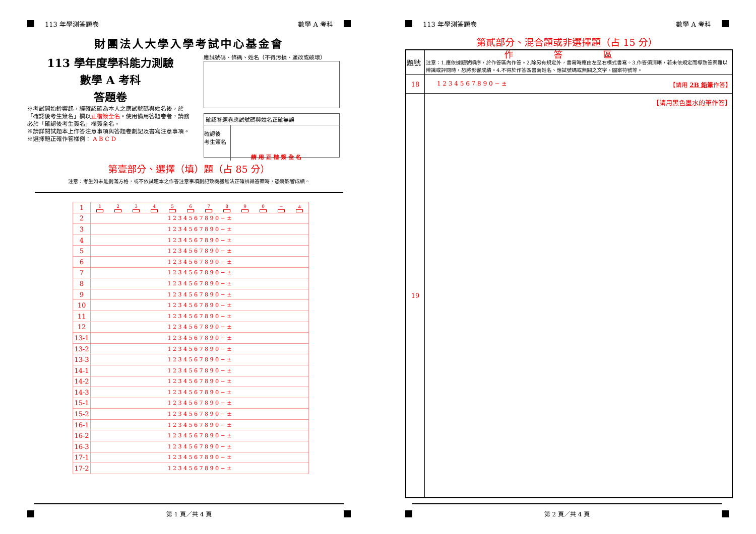113 年學測答題卷 數學 A 考科
財團法人大學入學考試中心基金會
113 學年度學科能力測驗
數學 A 考科
答題卷
※考試開始鈴響起，經確認確為本人之應試號碼與姓名後，於「確認後考生簽名」欄以正楷簽全名。使用備用答題卷者，請務必於「確認後考生簽名」欄簽全名。
※請詳閱試題本上作答注意事項與答題卷劃記及書寫注意事項。
※選擇題正確作答樣例： A B C D
應試號碼、條碼、姓名（不得污損、塗改或破壞）
確認答題卷應試號碼與姓名正確無誤
確認後
考生簽名
請 用 正 楷 簽 全 名
第壹部分、選擇（填）題（占 85 分）
注意：考生如未能劃滿方格，或不依試題本之作答注意事項劃記致機器無法正確辨識答案時，恐將影響成績。
| 1 | 1 2 3 4 5 6 7 8 9 0 − ± |
| 2 | 1 2 3 4 5 6 7 8 9 0 − ± |
| 3 | 1 2 3 4 5 6 7 8 9 0 − ± |
| 4 | 1 2 3 4 5 6 7 8 9 0 − ± |
| 5 | 1 2 3 4 5 6 7 8 9 0 − ± |
| 6 | 1 2 3 4 5 6 7 8 9 0 − ± |
| 7 | 1 2 3 4 5 6 7 8 9 0 − ± |
| 8 | 1 2 3 4 5 6 7 8 9 0 − ± |
| 9 | 1 2 3 4 5 6 7 8 9 0 − ± |
| 10 | 1 2 3 4 5 6 7 8 9 0 − ± |
| 11 | 1 2 3 4 5 6 7 8 9 0 − ± |
| 12 | 1 2 3 4 5 6 7 8 9 0 − ± |
| 13-1 | 1 2 3 4 5 6 7 8 9 0 − ± |
| 13-2 | 1 2 3 4 5 6 7 8 9 0 − ± |
| 13-3 | 1 2 3 4 5 6 7 8 9 0 − ± |
| 14-1 | 1 2 3 4 5 6 7 8 9 0 − ± |
| 14-2 | 1 2 3 4 5 6 7 8 9 0 − ± |
| 14-3 | 1 2 3 4 5 6 7 8 9 0 − ± |
| 15-1 | 1 2 3 4 5 6 7 8 9 0 − ± |
| 15-2 | 1 2 3 4 5 6 7 8 9 0 − ± |
| 16-1 | 1 2 3 4 5 6 7 8 9 0 − ± |
| 16-2 | 1 2 3 4 5 6 7 8 9 0 − ± |
| 16-3 | 1 2 3 4 5 6 7 8 9 0 − ± |
| 17-1 | 1 2 3 4 5 6 7 8 9 0 − ± |
| 17-2 | 1 2 3 4 5 6 7 8 9 0 − ± |
第 1 頁／共 4 頁
113 年學測答題卷 數學 A 考科
第貳部分、混合題或非選擇題（占 15 分）
| 題號 | 作答區 注意：1.應依據題號順序，於作答區內作答。2.除另有規定外，書寫時應由左至右橫式書寫。3.作答須清晰，若未依規定而導致答案難以辨識或評閱時，恐將影響成績。4.不得於作答區書寫姓名、應試號碼或無關之文字、圖案符號等。 |
| 18 | 1 2 3 4 5 6 7 8 9 0 − ± 【請用 2B 鉛筆 作答】 |
| 19 | 【請用 黑色墨水的筆 作答】 |
第 2 頁／共 4 頁